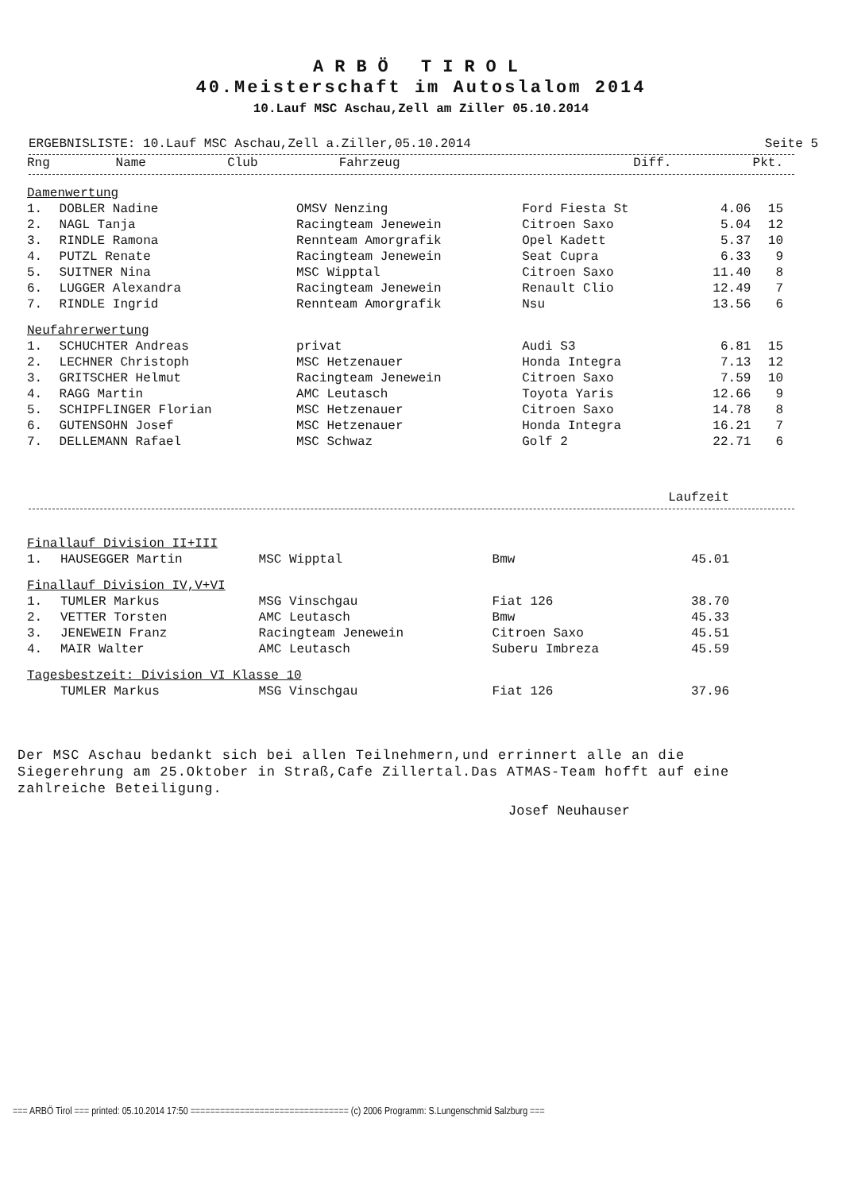ARBÖ TIROL
40.Meisterschaft im Autoslalom 2014
10.Lauf MSC Aschau,Zell am Ziller 05.10.2014
ERGEBNISLISTE: 10.Lauf MSC Aschau,Zell a.Ziller,05.10.2014 Seite 5
| Rng | Name | Club | Fahrzeug | Diff. | Pkt. |
| --- | --- | --- | --- | --- | --- |
| Damenwertung | | | | | |
| 1. | DOBLER Nadine | OMSV Nenzing | Ford Fiesta St | 4.06 | 15 |
| 2. | NAGL Tanja | Racingteam Jenewein | Citroen Saxo | 5.04 | 12 |
| 3. | RINDLE Ramona | Rennteam Amorgrafik | Opel Kadett | 5.37 | 10 |
| 4. | PUTZL Renate | Racingteam Jenewein | Seat Cupra | 6.33 | 9 |
| 5. | SUITNER Nina | MSC Wipptal | Citroen Saxo | 11.40 | 8 |
| 6. | LUGGER Alexandra | Racingteam Jenewein | Renault Clio | 12.49 | 7 |
| 7. | RINDLE Ingrid | Rennteam Amorgrafik | Nsu | 13.56 | 6 |
| Neufahrerwertung | | | | | |
| 1. | SCHUCHTER Andreas | privat | Audi S3 | 6.81 | 15 |
| 2. | LECHNER Christoph | MSC Hetzenauer | Honda Integra | 7.13 | 12 |
| 3. | GRITSCHER Helmut | Racingteam Jenewein | Citroen Saxo | 7.59 | 10 |
| 4. | RAGG Martin | AMC Leutasch | Toyota Yaris | 12.66 | 9 |
| 5. | SCHIPFLINGER Florian | MSC Hetzenauer | Citroen Saxo | 14.78 | 8 |
| 6. | GUTENSOHN Josef | MSC Hetzenauer | Honda Integra | 16.21 | 7 |
| 7. | DELLEMANN Rafael | MSC Schwaz | Golf 2 | 22.71 | 6 |
| | | | | Laufzeit | |
| --- | --- | --- | --- | --- | --- |
| Finallauf Division II+III | | | | | |
| 1. | HAUSEGGER Martin | MSC Wipptal | Bmw | 45.01 | |
| Finallauf Division IV,V+VI | | | | | |
| 1. | TUMLER Markus | MSG Vinschgau | Fiat 126 | 38.70 | |
| 2. | VETTER Torsten | AMC Leutasch | Bmw | 45.33 | |
| 3. | JENEWEIN Franz | Racingteam Jenewein | Citroen Saxo | 45.51 | |
| 4. | MAIR Walter | AMC Leutasch | Suberu Imbreza | 45.59 | |
| Tagesbestzeit: Division VI Klasse 10 | | | | | |
| | TUMLER Markus | MSG Vinschgau | Fiat 126 | 37.96 | |
Der MSC Aschau bedankt sich bei allen Teilnehmern,und errinnert alle an die Siegerehrung am 25.Oktober in Straß,Cafe Zillertal.Das ATMAS-Team hofft auf eine zahlreiche Beteiligung.
Josef Neuhauser
=== ARBÖ Tirol === printed: 05.10.2014 17:50 ================================ (c) 2006 Programm: S.Lungenschmid Salzburg ===